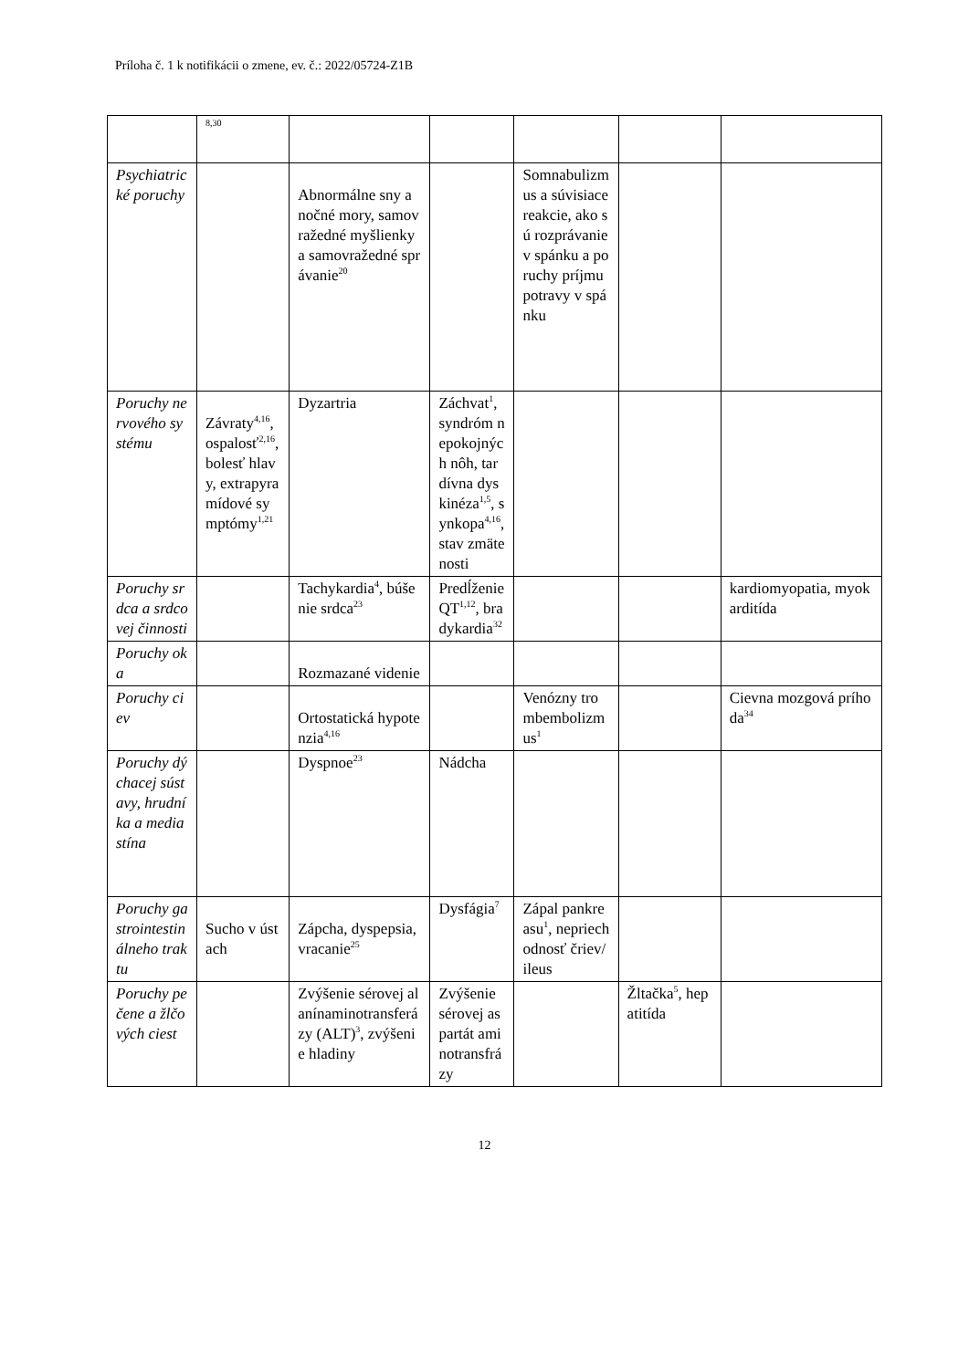Príloha č. 1 k notifikácii o zmene, ev. č.: 2022/05724-Z1B
| | 8,30 | | | | | |
| Psychiatrické poruchy | | Abnormálne sny a nočné mory, samovražedné myšlienky a samovražedné správanie<sup>20</sup> | | Somnabulizmus a súvisiace reakcie, ako sú rozprávanie v spánku a poruchy príjmu potravy v spánku | | |
| Poruchy nervového systému | Závraty<sup>4,16</sup>, ospalosť<sup>2,16</sup>, bolesť hlavy, extrapyramídové symptómy<sup>1,21</sup> | Dyzartria | Záchvat<sup>1</sup>, syndróm nepokojných nôh, tardívna dyskinéza<sup>1,5</sup>, synkopa<sup>4,16</sup>, stav zmätenosti | | | |
| Poruchy srdca a srdcovej činnosti | | Tachykardia<sup>4</sup>, búšenie srdca<sup>23</sup> | Predĺženie QT<sup>1,12</sup>, bradykardia<sup>32</sup> | | | kardiomyopatia, myokarditída |
| Poruchy oka | | Rozmazané videnie | | | | |
| Poruchy ciev | | Ortostatická hypotenzia<sup>4,16</sup> | | Venózny trombembolizmus<sup>1</sup> | | Cievna mozgová príhoda<sup>34</sup> |
| Poruchy dýchacej sústavy, hrudníka a mediastína | | Dyspnoe<sup>23</sup> | Nádcha | | | |
| Poruchy gastrointestinálneho traktu | Sucho v ústach | Zápcha, dyspepsia, vracanie<sup>25</sup> | Dysfágia<sup>7</sup> | Zápal pankreasu<sup>1</sup>, nepriechodnosť čriev/ileus | | |
| Poruchy pečene a žlčových ciest | | Zvýšenie sérovej alanínaminotransferázy (ALT)<sup>3</sup>, zvýšenie hladiny | Zvýšenie sérovej aspartát aminotransfrázy | | Žltačka<sup>5</sup>, hepatitída | |
12